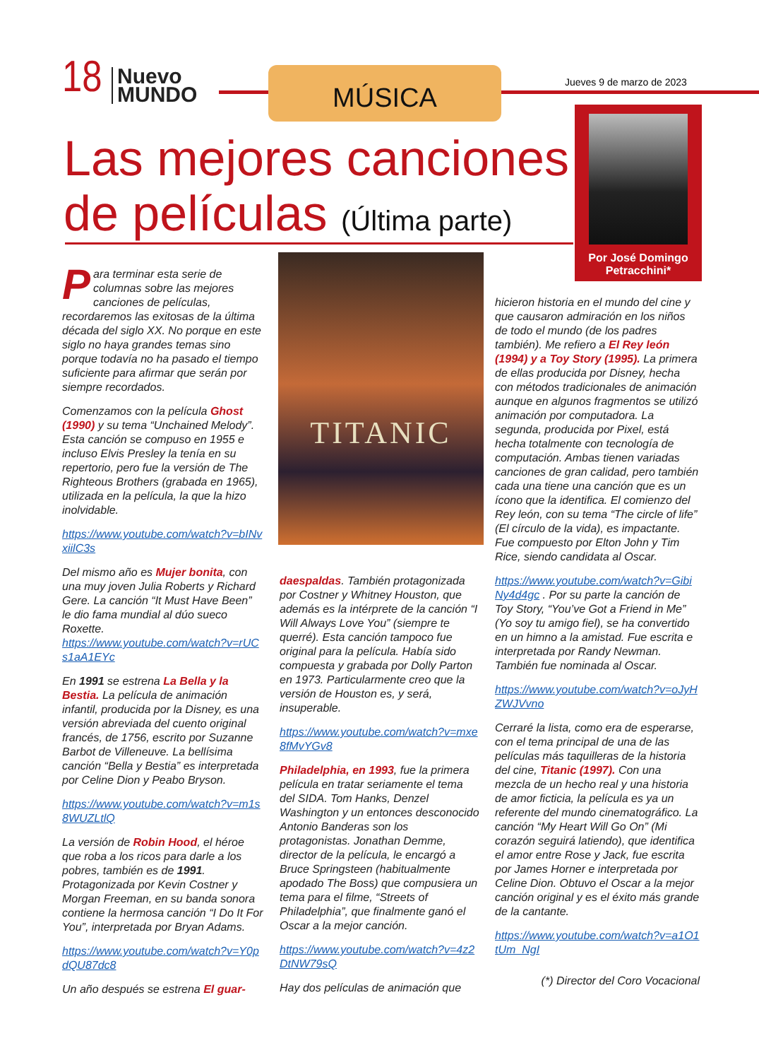18
Nuevo
MUNDO
MÚSICA Jueves 9 de marzo de 2023
Las mejores canciones
de películas (Última parte)
Por José Domingo Petracchini*
TITANIC
Para terminar esta serie de columnas sobre las mejores canciones de películas, recordaremos las exitosas de la última década del siglo XX. No porque en este siglo no haya grandes temas sino porque todavía no ha pasado el tiempo suficiente para afirmar que serán por siempre recordados.
Comenzamos con la película Ghost (1990) y su tema “Unchained Melody”. Esta canción se compuso en 1955 e incluso Elvis Presley la tenía en su repertorio, pero fue la versión de The Righteous Brothers (grabada en 1965), utilizada en la película, la que la hizo inolvidable.
https://www.youtube.com/watch?v=bINvxiilC3s
Del mismo año es Mujer bonita, con una muy joven Julia Roberts y Richard Gere. La canción “It Must Have Been” le dio fama mundial al dúo sueco Roxette.
https://www.youtube.com/watch?v=rUCs1aA1EYc
En 1991 se estrena La Bella y la Bestia. La película de animación infantil, producida por la Disney, es una versión abreviada del cuento original francés, de 1756, escrito por Suzanne Barbot de Villeneuve. La bellísima canción “Bella y Bestia” es interpretada por Celine Dion y Peabo Bryson.
https://www.youtube.com/watch?v=m1s8WUZLtlQ
La versión de Robin Hood, el héroe que roba a los ricos para darle a los pobres, también es de 1991. Protagonizada por Kevin Costner y Morgan Freeman, en su banda sonora contiene la hermosa canción “I Do It For You”, interpretada por Bryan Adams.
https://www.youtube.com/watch?v=Y0pdQU87dc8
Un año después se estrena El guar-
daespaldas. También protagonizada por Costner y Whitney Houston, que además es la intérprete de la canción “I Will Always Love You” (siempre te querré). Esta canción tampoco fue original para la película. Había sido compuesta y grabada por Dolly Parton en 1973. Particularmente creo que la versión de Houston es, y será, insuperable.
https://www.youtube.com/watch?v=mxe8fMvYGv8
Philadelphia, en 1993, fue la primera película en tratar seriamente el tema del SIDA. Tom Hanks, Denzel Washington y un entonces desconocido Antonio Banderas son los protagonistas. Jonathan Demme, director de la película, le encargó a Bruce Springsteen (habitualmente apodado The Boss) que compusiera un tema para el filme, “Streets of Philadelphia”, que finalmente ganó el Oscar a la mejor canción.
https://www.youtube.com/watch?v=4z2DtNW79sQ
Hay dos películas de animación que
hicieron historia en el mundo del cine y que causaron admiración en los niños de todo el mundo (de los padres también). Me refiero a El Rey león (1994) y a Toy Story (1995). La primera de ellas producida por Disney, hecha con métodos tradicionales de animación aunque en algunos fragmentos se utilizó animación por computadora. La segunda, producida por Pixel, está hecha totalmente con tecnología de computación. Ambas tienen variadas canciones de gran calidad, pero también cada una tiene una canción que es un ícono que la identifica. El comienzo del Rey león, con su tema “The circle of life” (El círculo de la vida), es impactante. Fue compuesto por Elton John y Tim Rice, siendo candidata al Oscar.
https://www.youtube.com/watch?v=GibiNy4d4gc . Por su parte la canción de Toy Story, “You’ve Got a Friend in Me” (Yo soy tu amigo fiel), se ha convertido en un himno a la amistad. Fue escrita e interpretada por Randy Newman. También fue nominada al Oscar.
https://www.youtube.com/watch?v=oJyHZWJVvno
Cerraré la lista, como era de esperarse, con el tema principal de una de las películas más taquilleras de la historia del cine, Titanic (1997). Con una mezcla de un hecho real y una historia de amor ficticia, la película es ya un referente del mundo cinematográfico. La canción “My Heart Will Go On” (Mi corazón seguirá latiendo), que identifica el amor entre Rose y Jack, fue escrita por James Horner e interpretada por Celine Dion. Obtuvo el Oscar a la mejor canción original y es el éxito más grande de la cantante.
https://www.youtube.com/watch?v=a1O1tUm_NgI
(*) Director del Coro Vocacional